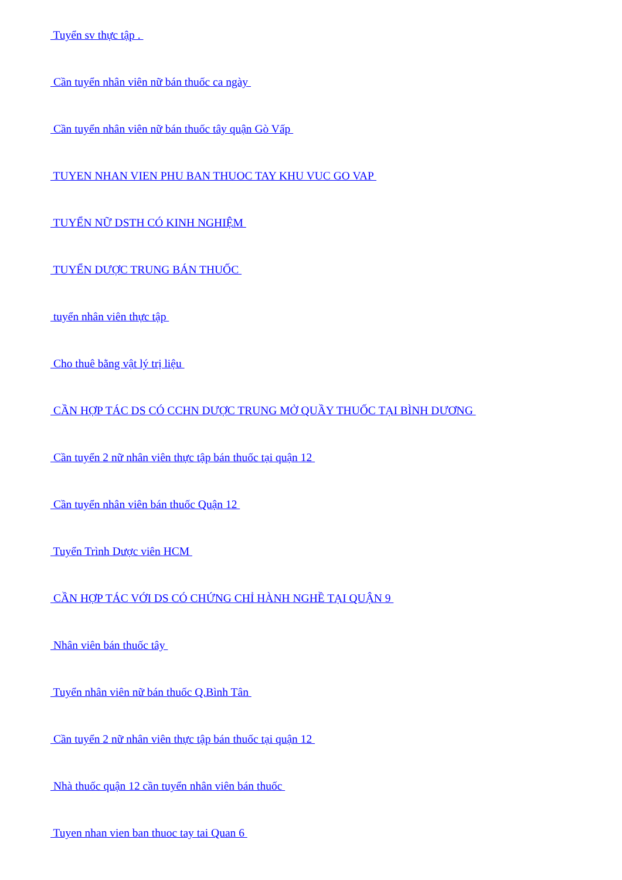Tuyển sv thực tập .
Cần tuyển nhân viên nữ bán thuốc ca ngày
Cần tuyển nhân viên nữ bán thuốc tây quận Gò Vấp
TUYEN NHAN VIEN PHU BAN THUOC TAY KHU VUC GO VAP
TUYỂN NỮ DSTH CÓ KINH NGHIỆM
TUYỂN DƯỢC TRUNG BÁN THUỐC
tuyển nhân viên thực tập
Cho thuê bằng vật lý trị liệu
CẦN HỢP TÁC DS CÓ CCHN DƯỢC TRUNG MỞ QUẦY THUỐC TẠI BÌNH DƯƠNG
Cần tuyển 2 nữ nhân viên thực tập bán thuốc tại quận 12
Cần tuyển nhân viên bán thuốc Quận 12
Tuyển Trình Dược viên HCM
CẦN HỢP TÁC VỚI DS CÓ CHỨNG CHỈ HÀNH NGHỀ TẠI QUẬN 9
Nhân viên bán thuốc tây
Tuyển nhân viên nữ bán thuốc Q.Bình Tân
Cần tuyển 2 nữ nhân viên thực tập bán thuốc tại quận 12
Nhà thuốc quận 12 cần tuyển nhân viên bán thuốc
Tuyen nhan vien ban thuoc tay tai Quan 6